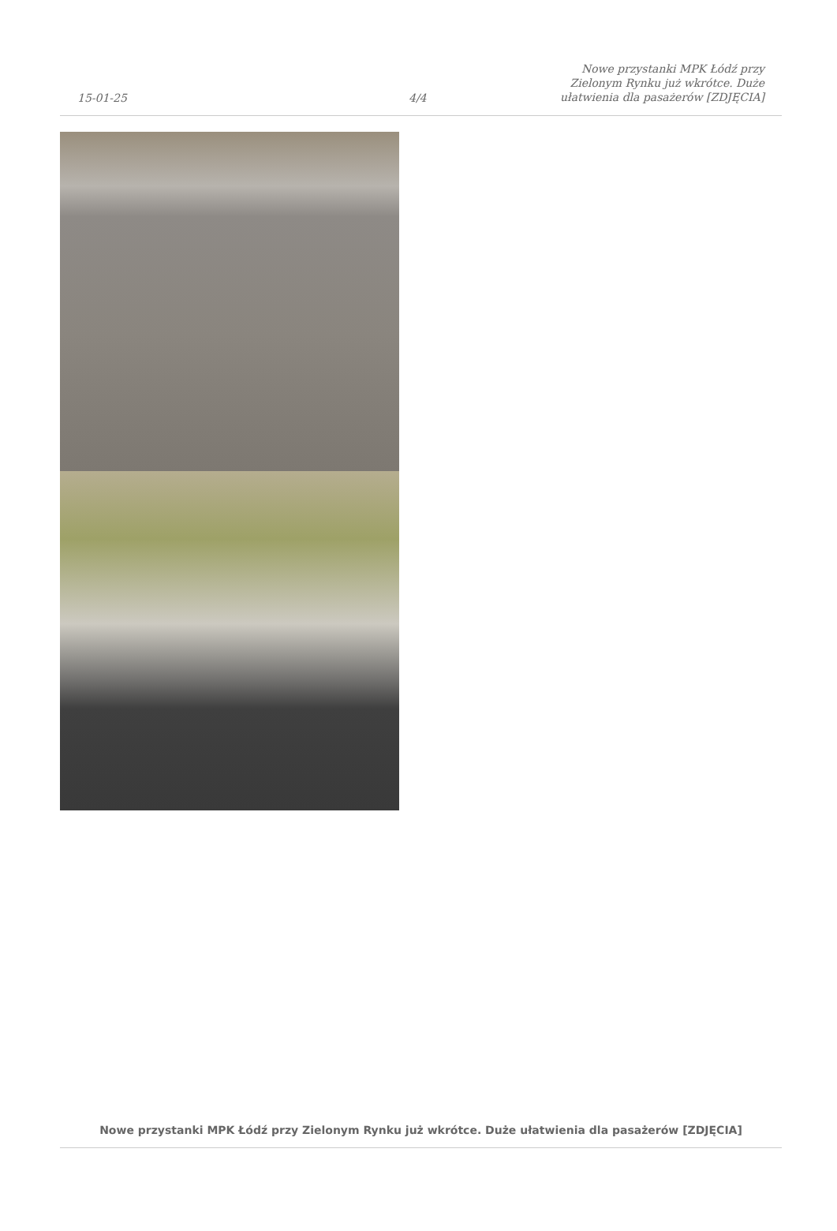15-01-25
4/4
Nowe przystanki MPK Łódź przy Zielonym Rynku już wkrótce. Duże ułatwienia dla pasażerów [ZDJĘCIA]
Nowe przystanki MPK Łódź przy Zielonym Rynku już wkrótce. Duże ułatwienia dla pasażerów [ZDJĘCIA]